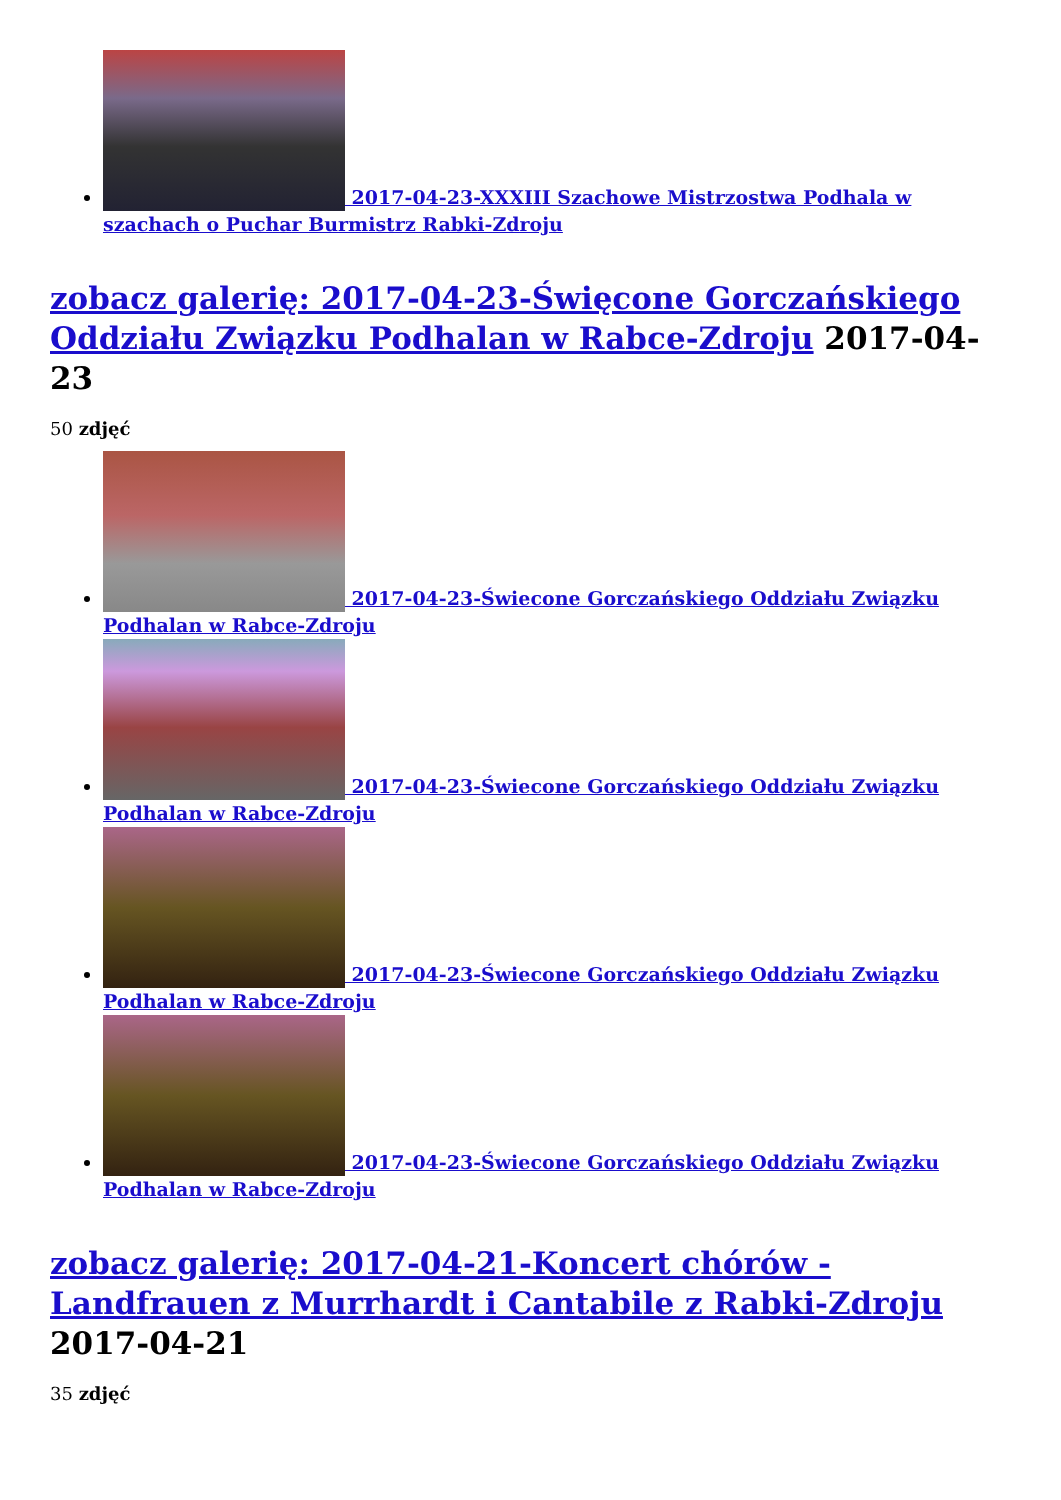2017-04-23-XXXIII Szachowe Mistrzostwa Podhala w szachach o Puchar Burmistrz Rabki-Zdroju
zobacz galerię: 2017-04-23-Święcone Gorczańskiego Oddziału Związku Podhalan w Rabce-Zdroju 2017-04-23
50 zdjęć
2017-04-23-Świecone Gorczańskiego Oddziału Związku Podhalan w Rabce-Zdroju
2017-04-23-Świecone Gorczańskiego Oddziału Związku Podhalan w Rabce-Zdroju
2017-04-23-Świecone Gorczańskiego Oddziału Związku Podhalan w Rabce-Zdroju
2017-04-23-Świecone Gorczańskiego Oddziału Związku Podhalan w Rabce-Zdroju
zobacz galerię: 2017-04-21-Koncert chórów - Landfrauen z Murrhardt i Cantabile z Rabki-Zdroju 2017-04-21
35 zdjęć